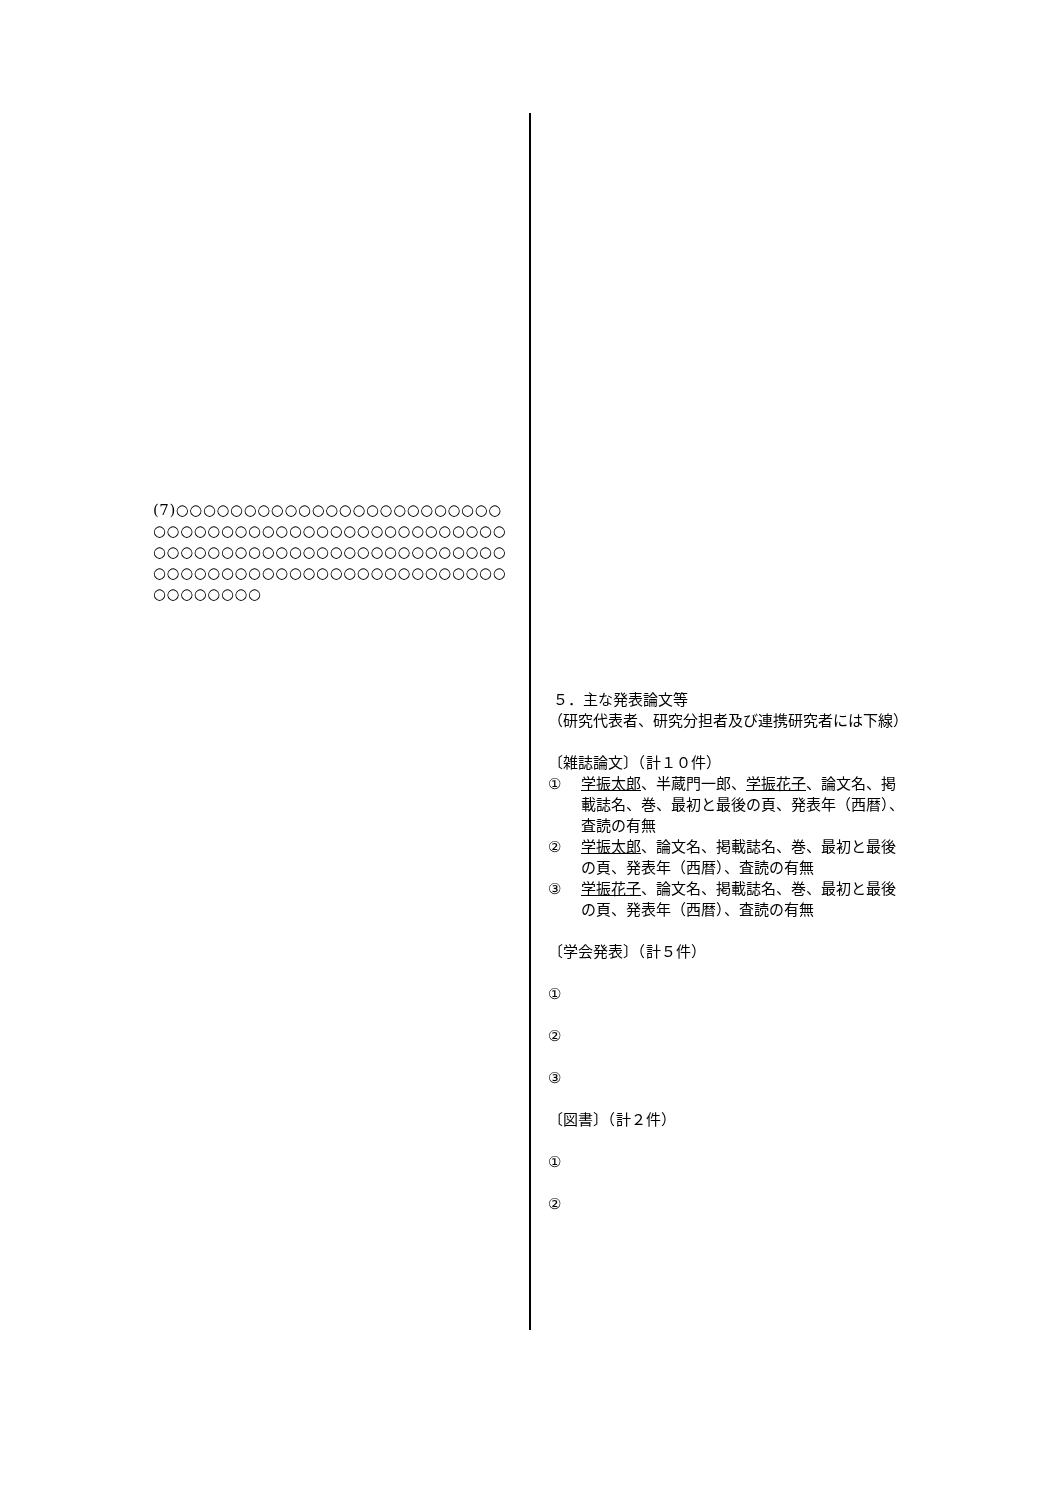(7)○○○○○○○○○○○○○○○○○○○○○○○○○○○○○○○○○○○○○○○○○○○○○○○○○○○○○○○○○○○○○○○○○○○○○○○○○○○○○○○○○○○○○○○○○○○○○○○○○○○○○○○○○○○○○○
５．主な発表論文等
（研究代表者、研究分担者及び連携研究者には下線）
〔雑誌論文〕（計１０件）
① 学振太郎、半蔵門一郎、学振花子、論文名、掲載誌名、巻、最初と最後の頁、発表年（西暦）、査読の有無
② 学振太郎、論文名、掲載誌名、巻、最初と最後の頁、発表年（西暦）、査読の有無
③ 学振花子、論文名、掲載誌名、巻、最初と最後の頁、発表年（西暦）、査読の有無
〔学会発表〕（計５件）
①
②
③
〔図書〕（計２件）
①
②